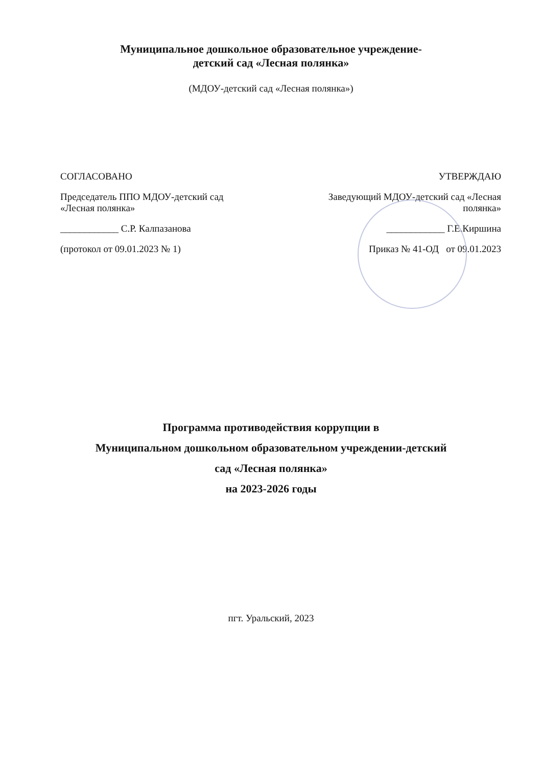Муниципальное дошкольное образовательное учреждение-
детский сад «Лесная полянка»
(МДОУ-детский сад «Лесная полянка»)
СОГЛАСОВАНО
Председатель ППО МДОУ-детский сад «Лесная полянка»
____________ С.Р. Калпазанова
(протокол от 09.01.2023 № 1)
УТВЕРЖДАЮ
Заведующий МДОУ-детский сад «Лесная полянка»
____________ Г.Е.Киршина
Приказ № 41-ОД от 09.01.2023
Программа противодействия коррупции в
Муниципальном дошкольном образовательном учреждении-детский
сад «Лесная полянка»
на 2023-2026 годы
пгт. Уральский, 2023